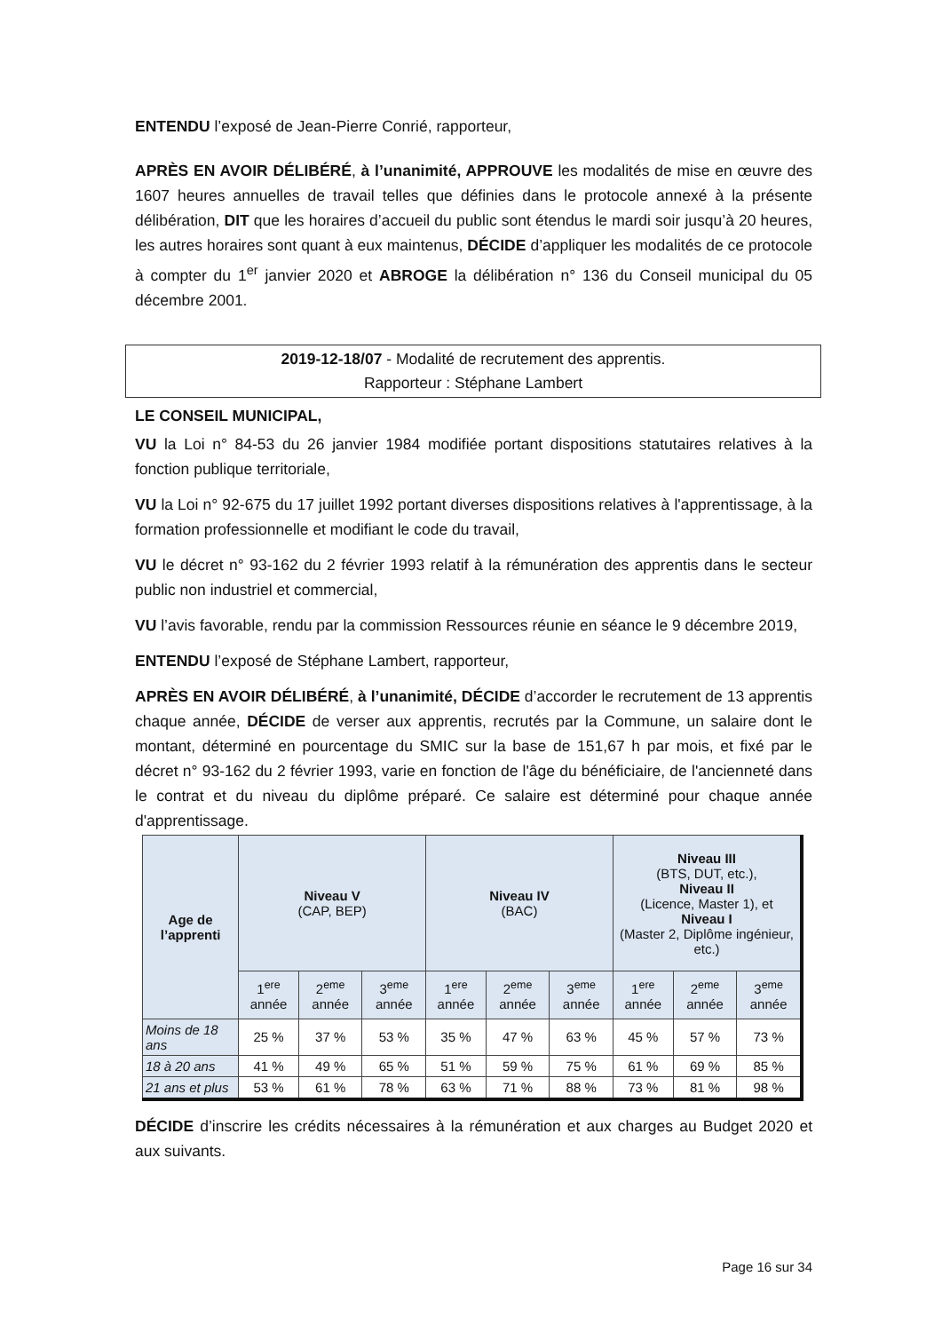ENTENDU l’exposé de Jean-Pierre Conrié, rapporteur,
APRÈS EN AVOIR DÉLIBÉRÉ, à l’unanimité, APPROUVE les modalités de mise en œuvre des 1607 heures annuelles de travail telles que définies dans le protocole annexé à la présente délibération, DIT que les horaires d’accueil du public sont étendus le mardi soir jusqu’à 20 heures, les autres horaires sont quant à eux maintenus, DÉCIDE d’appliquer les modalités de ce protocole à compter du 1<sup>er</sup> janvier 2020 et ABROGE la délibération n° 136 du Conseil municipal du 05 décembre 2001.
2019-12-18/07 - Modalité de recrutement des apprentis.
Rapporteur : Stéphane Lambert
LE CONSEIL MUNICIPAL,
VU la Loi n° 84-53 du 26 janvier 1984 modifiée portant dispositions statutaires relatives à la fonction publique territoriale,
VU la Loi n° 92-675 du 17 juillet 1992 portant diverses dispositions relatives à l'apprentissage, à la formation professionnelle et modifiant le code du travail,
VU le décret n° 93-162 du 2 février 1993 relatif à la rémunération des apprentis dans le secteur public non industriel et commercial,
VU l’avis favorable, rendu par la commission Ressources réunie en séance le 9 décembre 2019,
ENTENDU l’exposé de Stéphane Lambert, rapporteur,
APRÈS EN AVOIR DÉLIBÉRÉ, à l’unanimité, DÉCIDE d’accorder le recrutement de 13 apprentis chaque année, DÉCIDE de verser aux apprentis, recrutés par la Commune, un salaire dont le montant, déterminé en pourcentage du SMIC sur la base de 151,67 h par mois, et fixé par le décret n° 93-162 du 2 février 1993, varie en fonction de l'âge du bénéficiaire, de l'ancienneté dans le contrat et du niveau du diplôme préparé. Ce salaire est déterminé pour chaque année d'apprentissage.
| Age de l’apprenti | Niveau V (CAP, BEP) | | | Niveau IV (BAC) | | | Niveau III (BTS, DUT, etc.), Niveau II (Licence, Master 1), et Niveau I (Master 2, Diplôme ingénieur, etc.) | | |
| --- | --- | --- | --- | --- | --- | --- | --- | --- | --- |
| | 1<sup>ere</sup> année | 2<sup>eme</sup> année | 3<sup>eme</sup> année | 1<sup>ere</sup> année | 2<sup>eme</sup> année | 3<sup>eme</sup> année | 1<sup>ere</sup> année | 2<sup>eme</sup> année | 3<sup>eme</sup> année |
| Moins de 18 ans | 25 % | 37 % | 53 % | 35 % | 47 % | 63 % | 45 % | 57 % | 73 % |
| 18 à 20 ans | 41 % | 49 % | 65 % | 51 % | 59 % | 75 % | 61 % | 69 % | 85 % |
| 21 ans et plus | 53 % | 61 % | 78 % | 63 % | 71 % | 88 % | 73 % | 81 % | 98 % |
DÉCIDE d’inscrire les crédits nécessaires à la rémunération et aux charges au Budget 2020 et aux suivants.
Page 16 sur 34